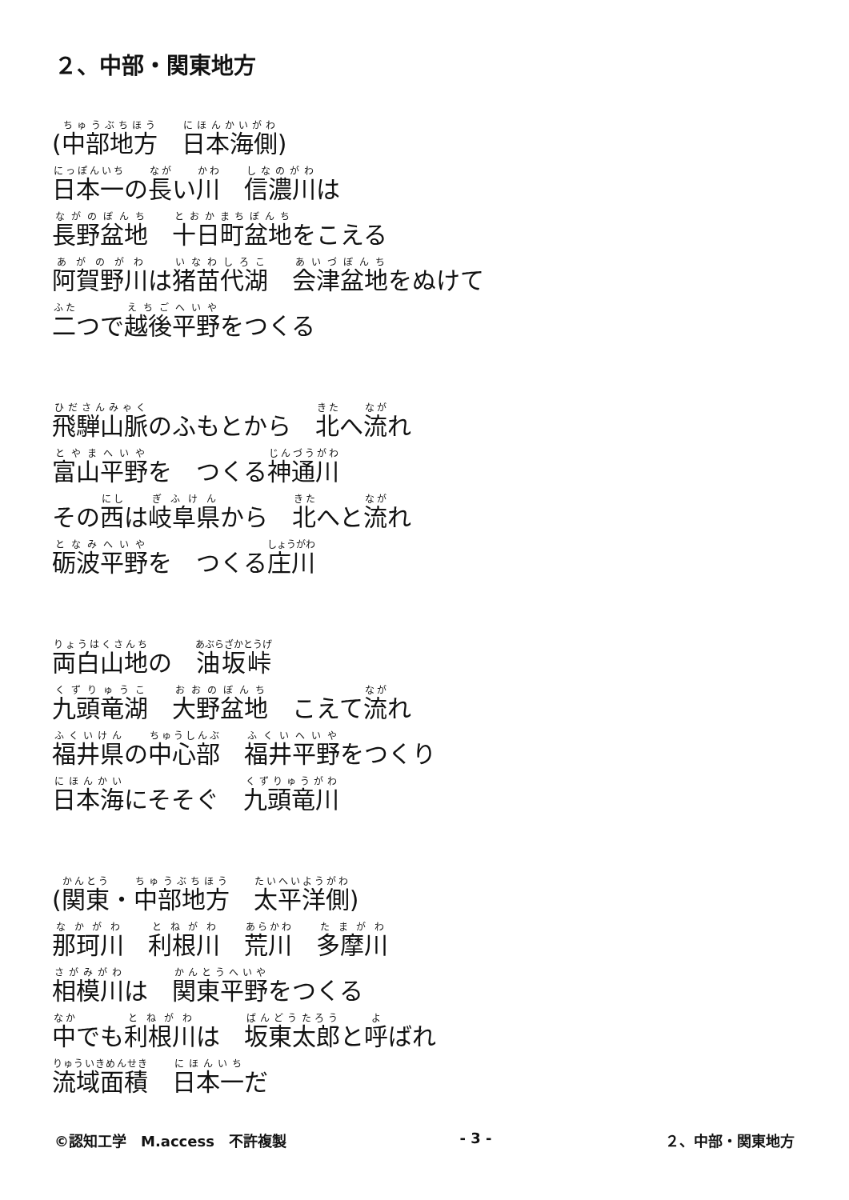２、中部・関東地方
(中部地方　日本海側)
日本一の長い川　信濃川は
長野盆地　十日町盆地をこえる
阿賀野川は猪苗代湖　会津盆地をぬけて
二つで越後平野をつくる
飛騨山脈のふもとから　北へ流れ
富山平野を　つくる神通川
その西は岐阜県から　北へと流れ
砺波平野を　つくる庄川
両白山地の　油坂峠
九頭竜湖　大野盆地　こえて流れ
福井県の中心部　福井平野をつくり
日本海にそそぐ　九頭竜川
(関東・中部地方　太平洋側)
那珂川　利根川　荒川　多摩川
相模川は　関東平野をつくる
中でも利根川は　坂東太郎と呼ばれ
流域面積　日本一だ
©認知工学　M.access　不許複製 - 3 - ２、中部・関東地方